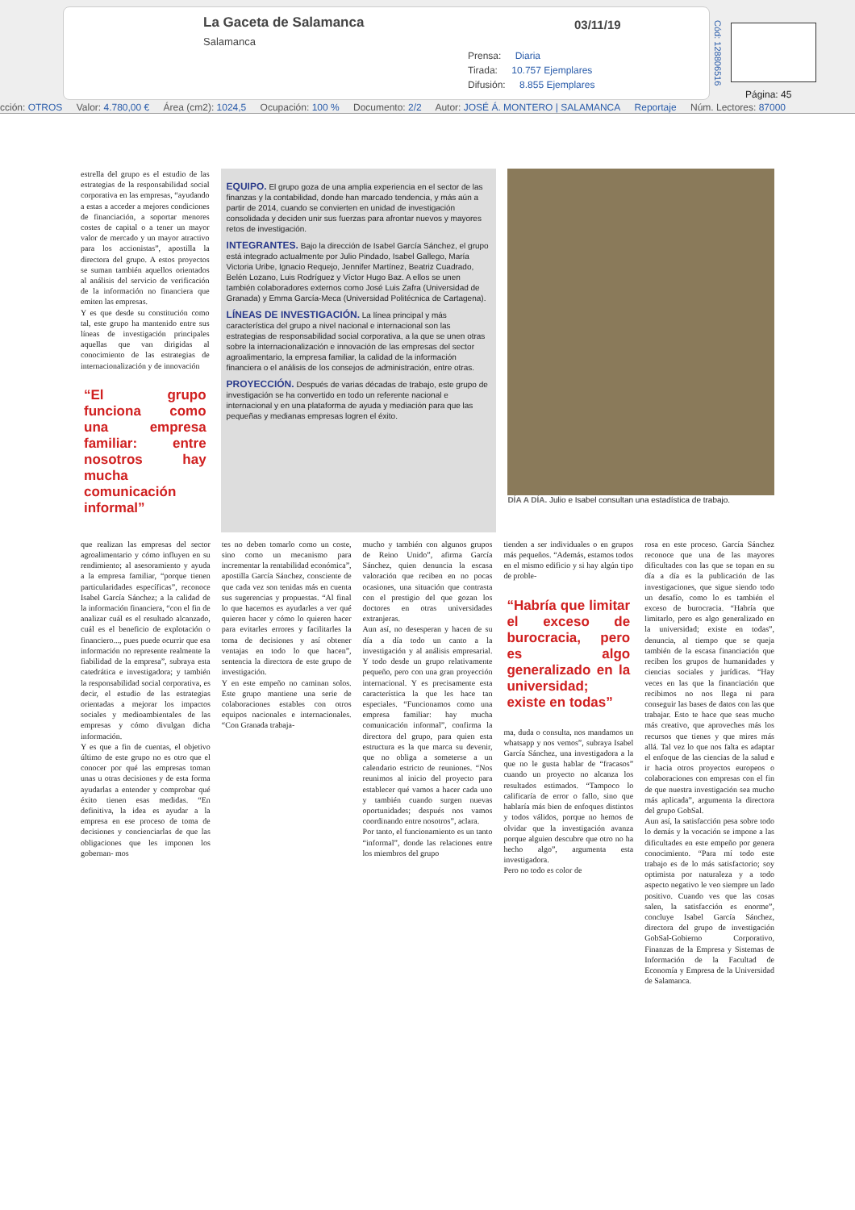La Gaceta de Salamanca
Salamanca
03/11/19
Prensa: Diaria
Tirada: 10.757 Ejemplares
Difusión: 8.855 Ejemplares
Cód: 128806516
Página: 45
cción: OTROS Valor: 4.780,00 € Área (cm2): 1024,5 Ocupación: 100 % Documento: 2/2 Autor: JOSÉ Á. MONTERO | SALAMANCA Reportaje Núm. Lectores: 87000
estrella del grupo es el estudio de las estrategias de la responsabilidad social corporativa en las empresas, “ayudando a estas a acceder a mejores condiciones de financiación, a soportar menores costes de capital o a tener un mayor valor de mercado y un mayor atractivo para los accionistas”, apostilla la directora del grupo. A estos proyectos se suman también aquellos orientados al análisis del servicio de verificación de la información no financiera que emiten las empresas.
Y es que desde su constitución como tal, este grupo ha mantenido entre sus líneas de investigación principales aquellas que van dirigidas al conocimiento de las estrategias de internacionalización y de innovación
“El grupo funciona como una empresa familiar: entre nosotros hay mucha comunicación informal”
EQUIPO.
El grupo goza de una amplia experiencia en el sector de las finanzas y la contabilidad, donde han marcado tendencia, y más aún a partir de 2014, cuando se convierten en unidad de investigación consolidada y deciden unir sus fuerzas para afrontar nuevos y mayores retos de investigación.
INTEGRANTES.
Bajo la dirección de Isabel García Sánchez, el grupo está integrado actualmente por Julio Pindado, Isabel Gallego, María Victoria Uribe, Ignacio Requejo, Jennifer Martínez, Beatriz Cuadrado, Belén Lozano, Luis Rodríguez y Víctor Hugo Baz. A ellos se unen también colaboradores externos como José Luis Zafra (Universidad de Granada) y Emma García-Meca (Universidad Politécnica de Cartagena).
LÍNEAS DE INVESTIGACIÓN.
La línea principal y más característica del grupo a nivel nacional e internacional son las estrategias de responsabilidad social corporativa, a la que se unen otras sobre la internacionalización e innovación de las empresas del sector agroalimentario, la empresa familiar, la calidad de la información financiera o el análisis de los consejos de administración, entre otras.
PROYECCIÓN.
Después de varias décadas de trabajo, este grupo de investigación se ha convertido en todo un referente nacional e internacional y en una plataforma de ayuda y mediación para que las pequeñas y medianas empresas logren el éxito.
DÍA A DÍA. Julio e Isabel consultan una estadística de trabajo.
que realizan las empresas del sector agroalimentario y cómo influyen en su rendimiento; al asesoramiento y ayuda a la empresa familiar, “porque tienen particularidades específicas”, reconoce Isabel García Sánchez; a la calidad de la información financiera, “con el fin de analizar cuál es el resultado alcanzado, cuál es el beneficio de explotación o financiero..., pues puede ocurrir que esa información no represente realmente la fiabilidad de la empresa”, subraya esta catedrática e investigadora; y también la responsabilidad social corporativa, es decir, el estudio de las estrategias orientadas a mejorar los impactos sociales y medioambientales de las empresas y cómo divulgan dicha información.
Y es que a fin de cuentas, el objetivo último de este grupo no es otro que el conocer por qué las empresas toman unas u otras decisiones y de esta forma ayudarlas a entender y comprobar qué éxito tienen esas medidas. “En definitiva, la idea es ayudar a la empresa en ese proceso de toma de decisiones y concienciarlas de que las obligaciones que les imponen los gobernan- mos
tes no deben tomarlo como un coste, sino como un mecanismo para incrementar la rentabilidad económica”, apostilla García Sánchez, consciente de que cada vez son tenidas más en cuenta sus sugerencias y propuestas. “Al final lo que hacemos es ayudarles a ver qué quieren hacer y cómo lo quieren hacer para evitarles errores y facilitarles la toma de decisiones y así obtener ventajas en todo lo que hacen”, sentencia la directora de este grupo de investigación.
Y en este empeño no caminan solos. Este grupo mantiene una serie de colaboraciones estables con otros equipos nacionales e internacionales. “Con Granada trabaja-
mucho y también con algunos grupos de Reino Unido”, afirma García Sánchez, quien denuncia la escasa valoración que reciben en no pocas ocasiones, una situación que contrasta con el prestigio del que gozan los doctores en otras universidades extranjeras.
Aun así, no desesperan y hacen de su día a día todo un canto a la investigación y al análisis empresarial. Y todo desde un grupo relativamente pequeño, pero con una gran proyección internacional. Y es precisamente esta característica la que les hace tan especiales. “Funcionamos como una empresa familiar: hay mucha comunicación informal”, confirma la directora del grupo, para quien esta estructura es la que marca su devenir, que no obliga a someterse a un calendario estricto de reuniones. “Nos reunimos al inicio del proyecto para establecer qué vamos a hacer cada uno y también cuando surgen nuevas oportunidades; después nos vamos coordinando entre nosotros”, aclara.
Por tanto, el funcionamiento es un tanto “informal”, donde las relaciones entre los miembros del grupo
tienden a ser individuales o en grupos más pequeños. “Además, estamos todos en el mismo edificio y si hay algún tipo de proble-
“Habría que limitar el exceso de burocracia, pero es algo generalizado en la universidad; existe en todas”
ma, duda o consulta, nos mandamos un whatsapp y nos vemos”, subraya Isabel García Sánchez, una investigadora a la que no le gusta hablar de “fracasos” cuando un proyecto no alcanza los resultados estimados. “Tampoco lo calificaría de error o fallo, sino que hablaría más bien de enfoques distintos y todos válidos, porque no hemos de olvidar que la investigación avanza porque alguien descubre que otro no ha hecho algo”, argumenta esta investigadora.
Pero no todo es color de
rosa en este proceso. García Sánchez reconoce que una de las mayores dificultades con las que se topan en su día a día es la publicación de las investigaciones, que sigue siendo todo un desafío, como lo es también el exceso de burocracia. “Habría que limitarlo, pero es algo generalizado en la universidad; existe en todas”, denuncia, al tiempo que se queja también de la escasa financiación que reciben los grupos de humanidades y ciencias sociales y jurídicas. “Hay veces en las que la financiación que recibimos no nos llega ni para conseguir las bases de datos con las que trabajar. Esto te hace que seas mucho más creativo, que aproveches más los recursos que tienes y que mires más allá. Tal vez lo que nos falta es adaptar el enfoque de las ciencias de la salud e ir hacia otros proyectos europeos o colaboraciones con empresas con el fin de que nuestra investigación sea mucho más aplicada”, argumenta la directora del grupo GobSal.
Aun así, la satisfacción pesa sobre todo lo demás y la vocación se impone a las dificultades en este empeño por genera conocimiento. “Para mí todo este trabajo es de lo más satisfactorio; soy optimista por naturaleza y a todo aspecto negativo le veo siempre un lado positivo. Cuando ves que las cosas salen, la satisfacción es enorme”, concluye Isabel García Sánchez, directora del grupo de investigación GobSal-Gobierno Corporativo, Finanzas de la Empresa y Sistemas de Información de la Facultad de Economía y Empresa de la Universidad de Salamanca.